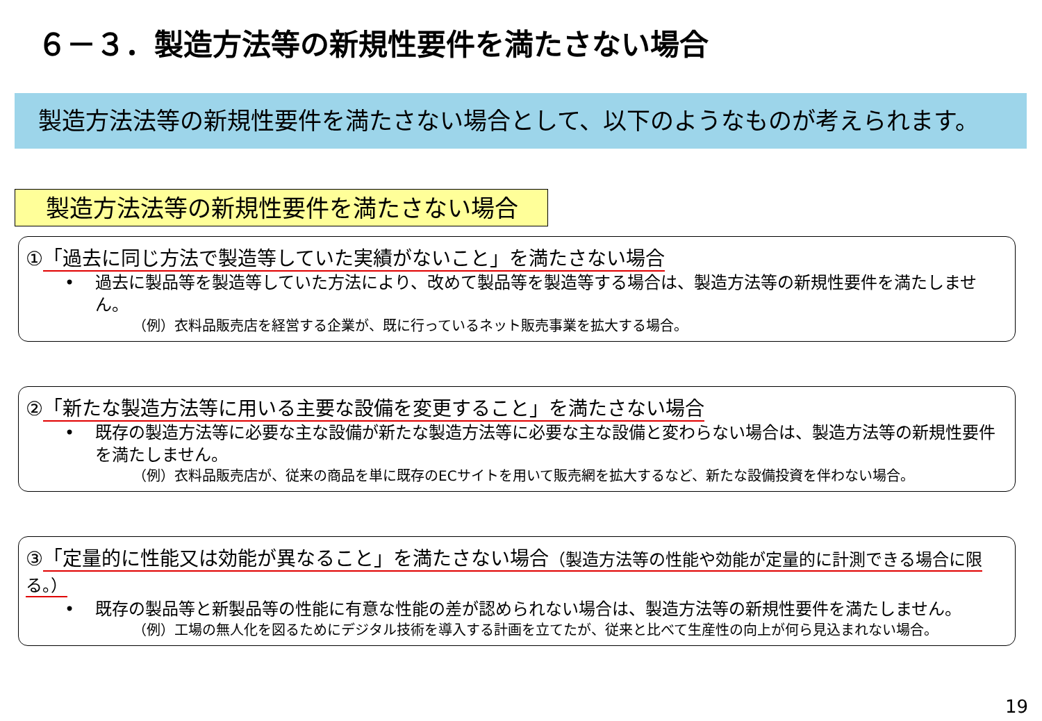６－３．製造方法等の新規性要件を満たさない場合
製造方法法等の新規性要件を満たさない場合として、以下のようなものが考えられます。
製造方法法等の新規性要件を満たさない場合
①「過去に同じ方法で製造等していた実績がないこと」を満たさない場合
• 過去に製品等を製造等していた方法により、改めて製品等を製造等する場合は、製造方法等の新規性要件を満たしません。
（例）衣料品販売店を経営する企業が、既に行っているネット販売事業を拡大する場合。
②「新たな製造方法等に用いる主要な設備を変更すること」を満たさない場合
• 既存の製造方法等に必要な主な設備が新たな製造方法等に必要な主な設備と変わらない場合は、製造方法等の新規性要件を満たしません。
（例）衣料品販売店が、従来の商品を単に既存のECサイトを用いて販売網を拡大するなど、新たな設備投資を伴わない場合。
③「定量的に性能又は効能が異なること」を満たさない場合（製造方法等の性能や効能が定量的に計測できる場合に限る。）
• 既存の製品等と新製品等の性能に有意な性能の差が認められない場合は、製造方法等の新規性要件を満たしません。
（例）工場の無人化を図るためにデジタル技術を導入する計画を立てたが、従来と比べて生産性の向上が何ら見込まれない場合。
19